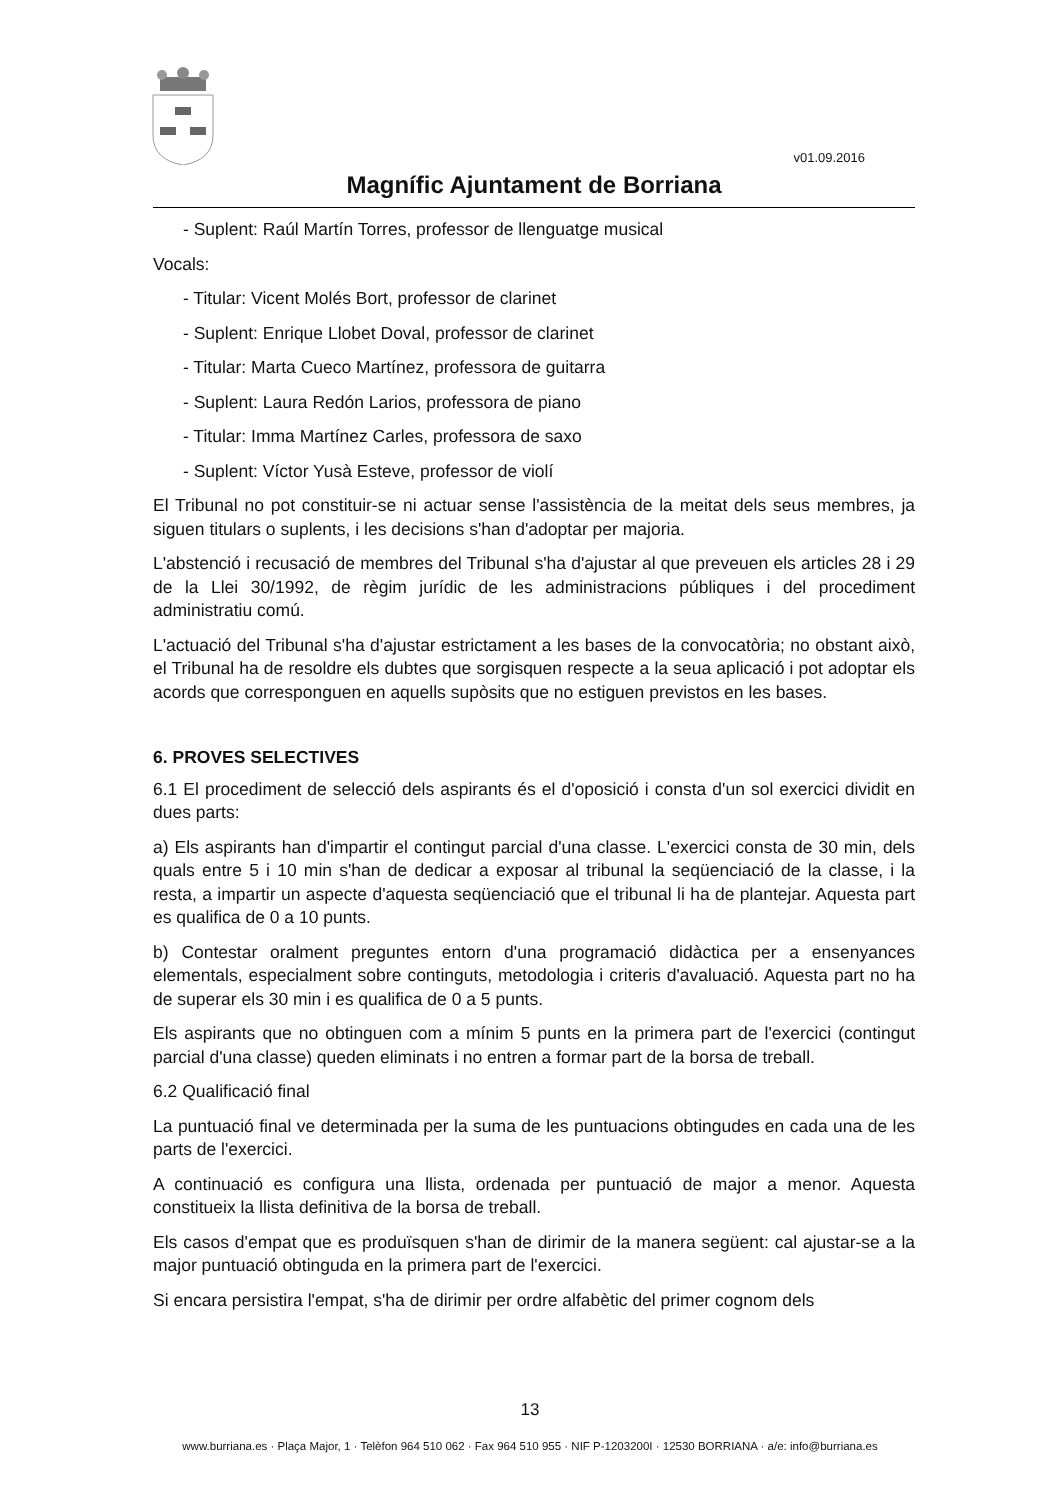v01.09.2016
Magnífic Ajuntament de Borriana
- Suplent: Raúl Martín Torres, professor de llenguatge musical
Vocals:
- Titular: Vicent Molés Bort, professor de clarinet
- Suplent: Enrique Llobet Doval, professor de clarinet
- Titular: Marta Cueco Martínez, professora de guitarra
- Suplent: Laura Redón Larios, professora de piano
- Titular: Imma Martínez Carles, professora de saxo
- Suplent: Víctor Yusà Esteve, professor de violí
El Tribunal no pot constituir-se ni actuar sense l'assistència de la meitat dels seus membres, ja siguen titulars o suplents, i les decisions s'han d'adoptar per majoria.
L'abstenció i recusació de membres del Tribunal s'ha d'ajustar al que preveuen els articles 28 i 29 de la Llei 30/1992, de règim jurídic de les administracions públiques i del procediment administratiu comú.
L'actuació del Tribunal s'ha d'ajustar estrictament a les bases de la convocatòria; no obstant això, el Tribunal ha de resoldre els dubtes que sorgisquen respecte a la seua aplicació i pot adoptar els acords que corresponguen en aquells supòsits que no estiguen previstos en les bases.
6. PROVES SELECTIVES
6.1 El procediment de selecció dels aspirants és el d'oposició i consta d'un sol exercici dividit en dues parts:
a) Els aspirants han d'impartir el contingut parcial d'una classe. L'exercici consta de 30 min, dels quals entre 5 i 10 min s'han de dedicar a exposar al tribunal la seqüenciació de la classe, i la resta, a impartir un aspecte d'aquesta seqüenciació que el tribunal li ha de plantejar. Aquesta part es qualifica de 0 a 10 punts.
b) Contestar oralment preguntes entorn d'una programació didàctica per a ensenyances elementals, especialment sobre continguts, metodologia i criteris d'avaluació. Aquesta part no ha de superar els 30 min i es qualifica de 0 a 5 punts.
Els aspirants que no obtinguen com a mínim 5 punts en la primera part de l'exercici (contingut parcial d'una classe) queden eliminats i no entren a formar part de la borsa de treball.
6.2 Qualificació final
La puntuació final ve determinada per la suma de les puntuacions obtingudes en cada una de les parts de l'exercici.
A continuació es configura una llista, ordenada per puntuació de major a menor. Aquesta constitueix la llista definitiva de la borsa de treball.
Els casos d'empat que es produïsquen s'han de dirimir de la manera següent: cal ajustar-se a la major puntuació obtinguda en la primera part de l'exercici.
Si encara persistira l'empat, s'ha de dirimir per ordre alfabètic del primer cognom dels
13
www.burriana.es · Plaça Major, 1 · Telèfon 964 510 062 · Fax 964 510 955 · NIF P-1203200I · 12530 BORRIANA · a/e: info@burriana.es